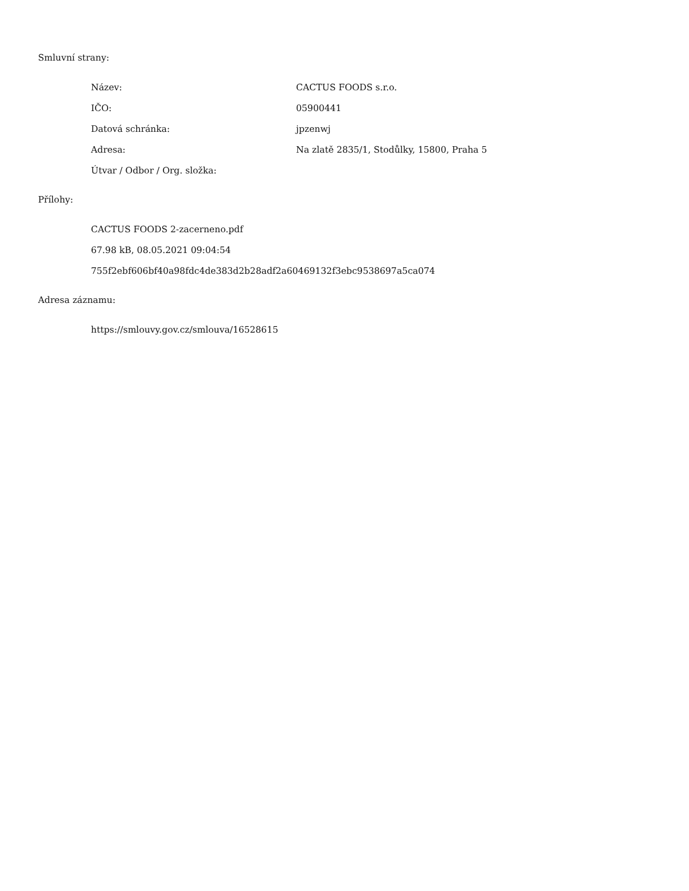Smluvní strany:
Název: CACTUS FOODS s.r.o.
IČO: 05900441
Datová schránka: jpzenwj
Adresa: Na zlatě 2835/1, Stodůlky, 15800, Praha 5
Útvar / Odbor / Org. složka:
Přílohy:
CACTUS FOODS 2-zacerneno.pdf
67.98 kB, 08.05.2021 09:04:54
755f2ebf606bf40a98fdc4de383d2b28adf2a60469132f3ebc9538697a5ca074
Adresa záznamu:
https://smlouvy.gov.cz/smlouva/16528615